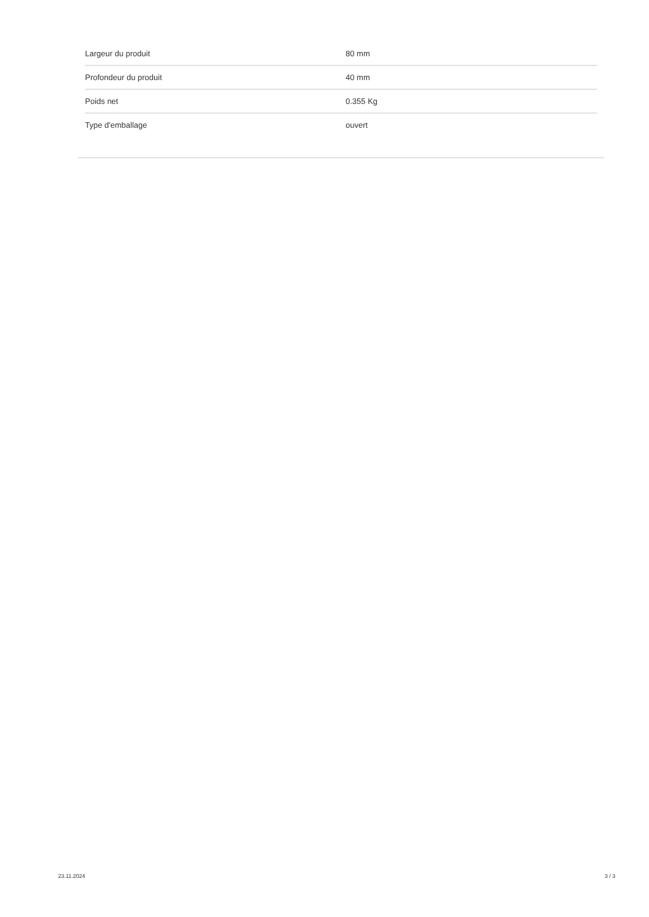| Largeur du produit | 80 mm |
| Profondeur du produit | 40 mm |
| Poids net | 0.355 Kg |
| Type d'emballage | ouvert |
23.11.2024 3 / 3